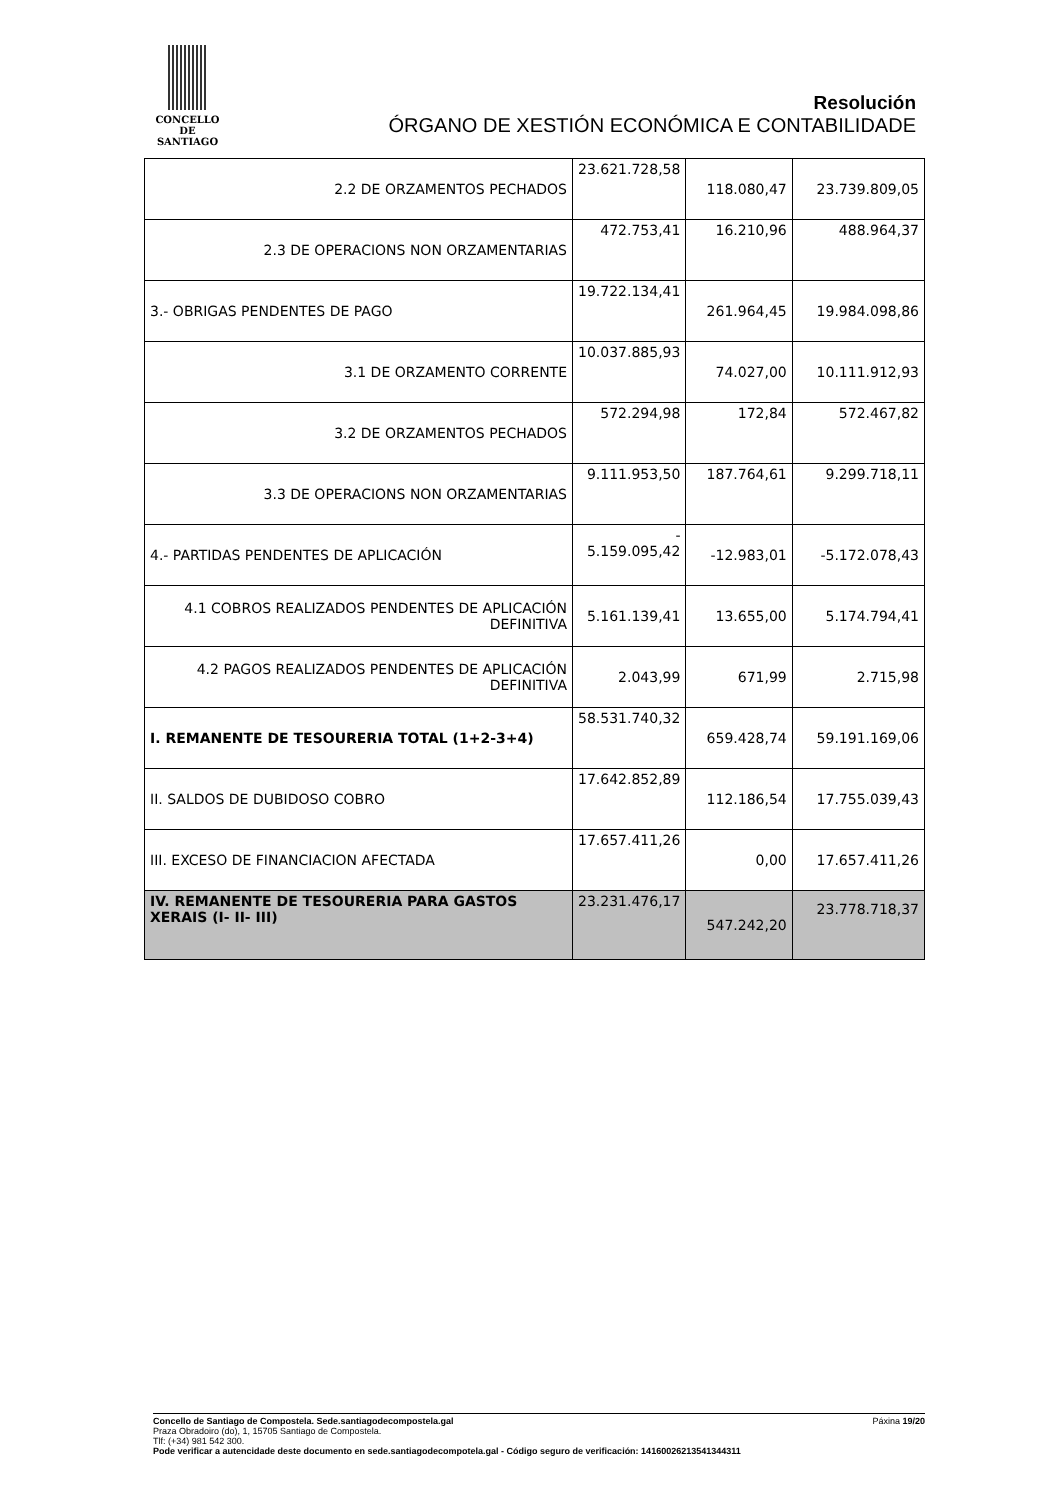CONCELLO DE
SANTIAGO
Resolución
ÓRGANO DE XESTIÓN ECONÓMICA E CONTABILIDADE
| 2.2 DE ORZAMENTOS PECHADOS | 23.621.728,58 | 118.080,47 | 23.739.809,05 |
| 2.3 DE OPERACIONS NON ORZAMENTARIAS | 472.753,41 | 16.210,96 | 488.964,37 |
| 3.- OBRIGAS PENDENTES DE PAGO | 19.722.134,41 | 261.964,45 | 19.984.098,86 |
| 3.1 DE ORZAMENTO CORRENTE | 10.037.885,93 | 74.027,00 | 10.111.912,93 |
| 3.2 DE ORZAMENTOS PECHADOS | 572.294,98 | 172,84 | 572.467,82 |
| 3.3 DE OPERACIONS NON ORZAMENTARIAS | 9.111.953,50 | 187.764,61 | 9.299.718,11 |
| 4.- PARTIDAS PENDENTES DE APLICACIÓN | - 5.159.095,42 | -12.983,01 | -5.172.078,43 |
| 4.1 COBROS REALIZADOS PENDENTES DE APLICACIÓN DEFINITIVA | 5.161.139,41 | 13.655,00 | 5.174.794,41 |
| 4.2 PAGOS REALIZADOS PENDENTES DE APLICACIÓN DEFINITIVA | 2.043,99 | 671,99 | 2.715,98 |
| I. REMANENTE DE TESOURERIA TOTAL (1+2-3+4) | 58.531.740,32 | 659.428,74 | 59.191.169,06 |
| II. SALDOS DE DUBIDOSO COBRO | 17.642.852,89 | 112.186,54 | 17.755.039,43 |
| III. EXCESO DE FINANCIACION AFECTADA | 17.657.411,26 | 0,00 | 17.657.411,26 |
| IV. REMANENTE DE TESOURERIA PARA GASTOS XERAIS (I- II- III) | 23.231.476,17 | 547.242,20 | 23.778.718,37 |
Concello de Santiago de Compostela. Sede.santiagodecompostela.gal Páxina 19/20
Praza Obradoiro (do), 1, 15705 Santiago de Compostela.
Tlf: (+34) 981 542 300.
Pode verificar a autencidade deste documento en sede.santiagodecompotela.gal - Código seguro de verificación: 14160026213541344311